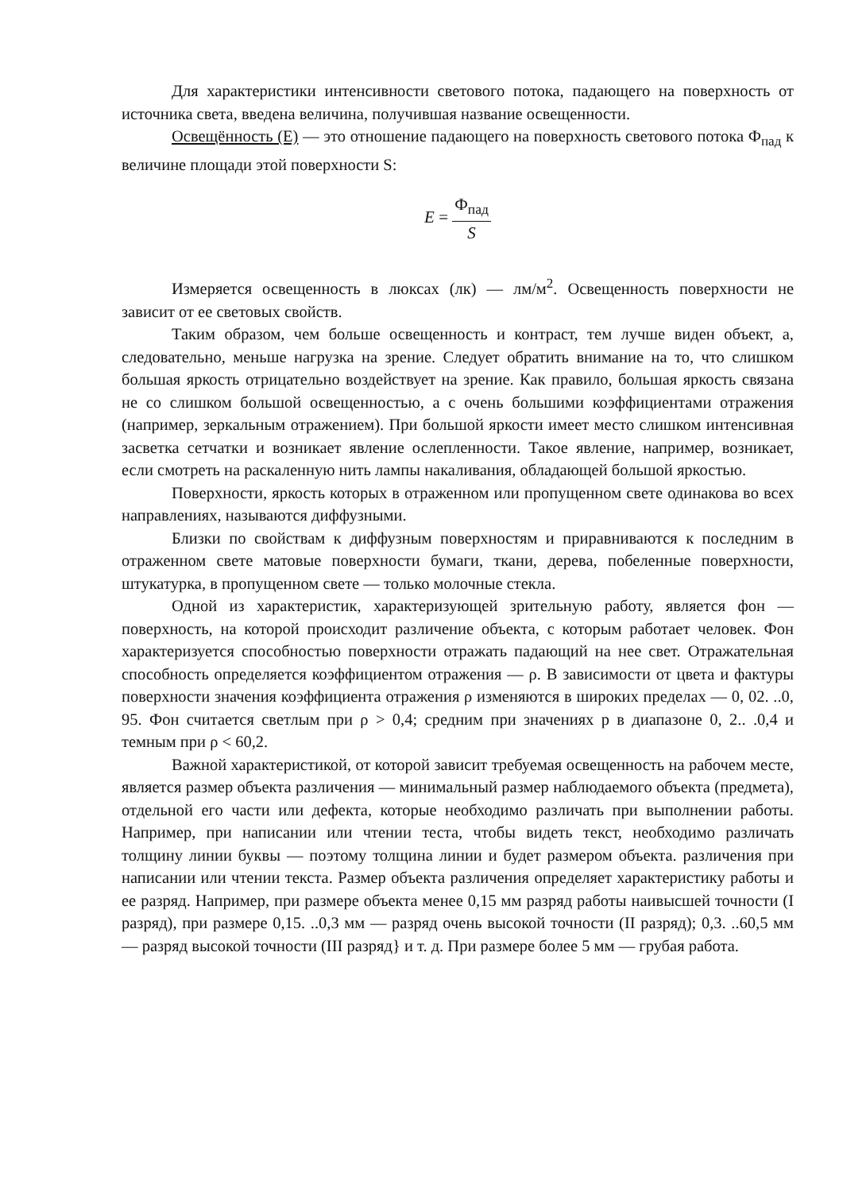Для характеристики интенсивности светового потока, падающего на поверхность от источника света, введена величина, получившая название освещенности.
Освещённость (Е) — это отношение падающего на поверхность светового потока Ф<sub>пад</sub> к величине площади этой поверхности S:
E = Ф<sub>пад</sub> S
Измеряется освещенность в люксах (лк) — лм/м<sup>2</sup>. Освещенность поверхности не зависит от ее световых свойств.
Таким образом, чем больше освещенность и контраст, тем лучше виден объект, а, следовательно, меньше нагрузка на зрение. Следует обратить внимание на то, что слишком большая яркость отрицательно воздействует на зрение. Как правило, большая яркость связана не со слишком большой освещенностью, а с очень большими коэффициентами отражения (например, зеркальным отражением). При большой яркости имеет место слишком интенсивная засветка сетчатки и возникает явление ослепленности. Такое явление, например, возникает, если смотреть на раскаленную нить лампы накаливания, обладающей большой яркостью.
Поверхности, яркость которых в отраженном или пропущенном свете одинакова во всех направлениях, называются диффузными.
Близки по свойствам к диффузным поверхностям и приравниваются к последним в отраженном свете матовые поверхности бумаги, ткани, дерева, побеленные поверхности, штукатурка, в пропущенном свете — только молочные стекла.
Одной из характеристик, характеризующей зрительную работу, является фон —поверхность, на которой происходит различение объекта, с которым работает человек. Фон характеризуется способностью поверхности отражать падающий на нее свет. Отражательная способность определяется коэффициентом отражения — ρ. В зависимости от цвета и фактуры поверхности значения коэффициента отражения ρ изменяются в широких пределах — 0, 02. ..0, 95. Фон считается светлым при ρ > 0,4; средним при значениях р в диапазоне 0, 2.. .0,4 и темным при ρ < 60,2.
Важной характеристикой, от которой зависит требуемая освещенность на рабочем месте, является размер объекта различения — минимальный размер наблюдаемого объекта (предмета), отдельной его части или дефекта, которые необходимо различать при выполнении работы. Например, при написании или чтении теста, чтобы видеть текст, необходимо различать толщину линии буквы — поэтому толщина линии и будет размером объекта. различения при написании или чтении текста. Размер объекта различения определяет характеристику работы и ее разряд. Например, при размере объекта менее 0,15 мм разряд работы наивысшей точности (I разряд), при размере 0,15. ..0,3 мм — разряд очень высокой точности (II разряд); 0,3. ..60,5 мм — разряд высокой точности (III разряд} и т. д. При размере более 5 мм — грубая работа.